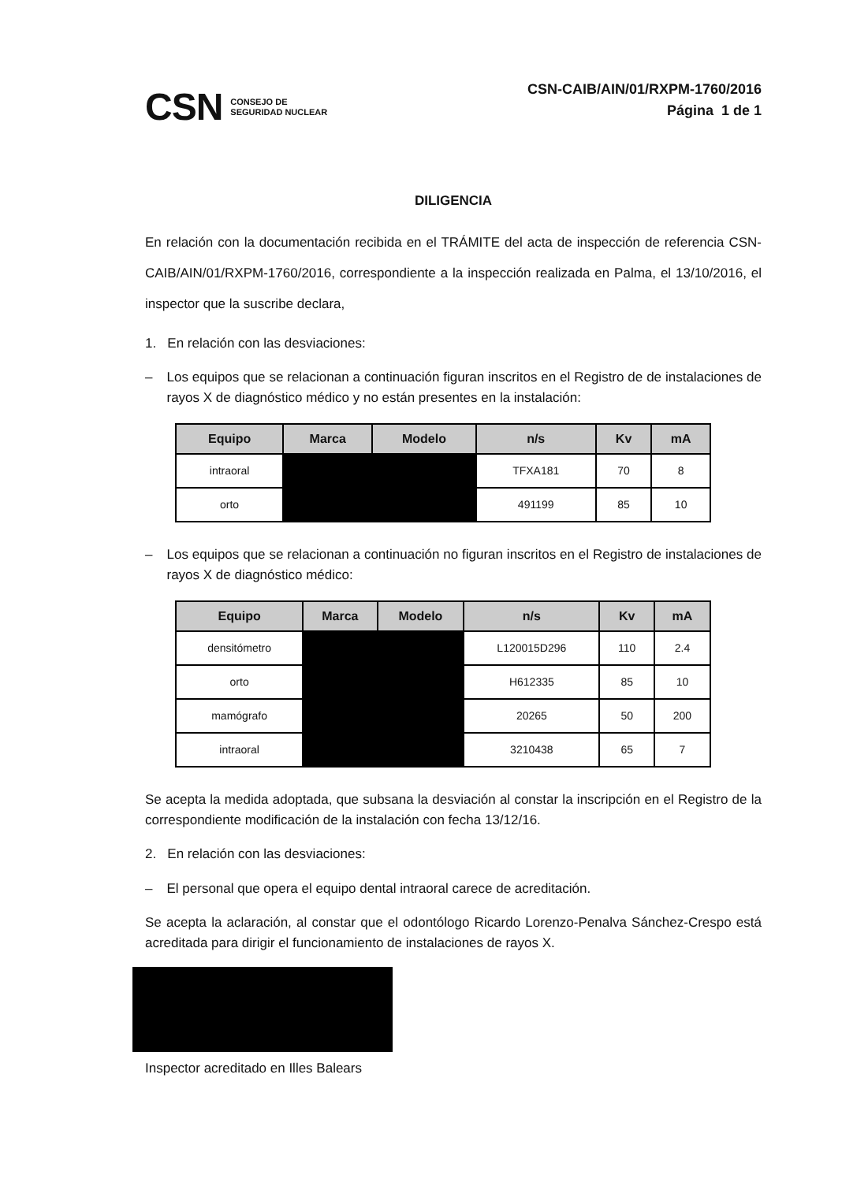CSN CONSEJO DE
SEGURIDAD NUCLEAR
CSN-CAIB/AIN/01/RXPM-1760/2016
Página 1 de 1
DILIGENCIA
En relación con la documentación recibida en el TRÁMITE del acta de inspección de referencia CSN-CAIB/AIN/01/RXPM-1760/2016, correspondiente a la inspección realizada en Palma, el 13/10/2016, el inspector que la suscribe declara,
1. En relación con las desviaciones:
– Los equipos que se relacionan a continuación figuran inscritos en el Registro de de instalaciones de rayos X de diagnóstico médico y no están presentes en la instalación:
| Equipo | Marca | Modelo | n/s | Kv | mA |
| --- | --- | --- | --- | --- | --- |
| intraoral | | | TFXA181 | 70 | 8 |
| orto | | | 491199 | 85 | 10 |
– Los equipos que se relacionan a continuación no figuran inscritos en el Registro de instalaciones de rayos X de diagnóstico médico:
| Equipo | Marca | Modelo | n/s | Kv | mA |
| --- | --- | --- | --- | --- | --- |
| densitómetro | | | L120015D296 | 110 | 2.4 |
| orto | | | H612335 | 85 | 10 |
| mamógrafo | | | 20265 | 50 | 200 |
| intraoral | | | 3210438 | 65 | 7 |
Se acepta la medida adoptada, que subsana la desviación al constar la inscripción en el Registro de la correspondiente modificación de la instalación con fecha 13/12/16.
2. En relación con las desviaciones:
– El personal que opera el equipo dental intraoral carece de acreditación.
Se acepta la aclaración, al constar que el odontólogo Ricardo Lorenzo-Penalva Sánchez-Crespo está acreditada para dirigir el funcionamiento de instalaciones de rayos X.
Inspector acreditado en Illes Balears